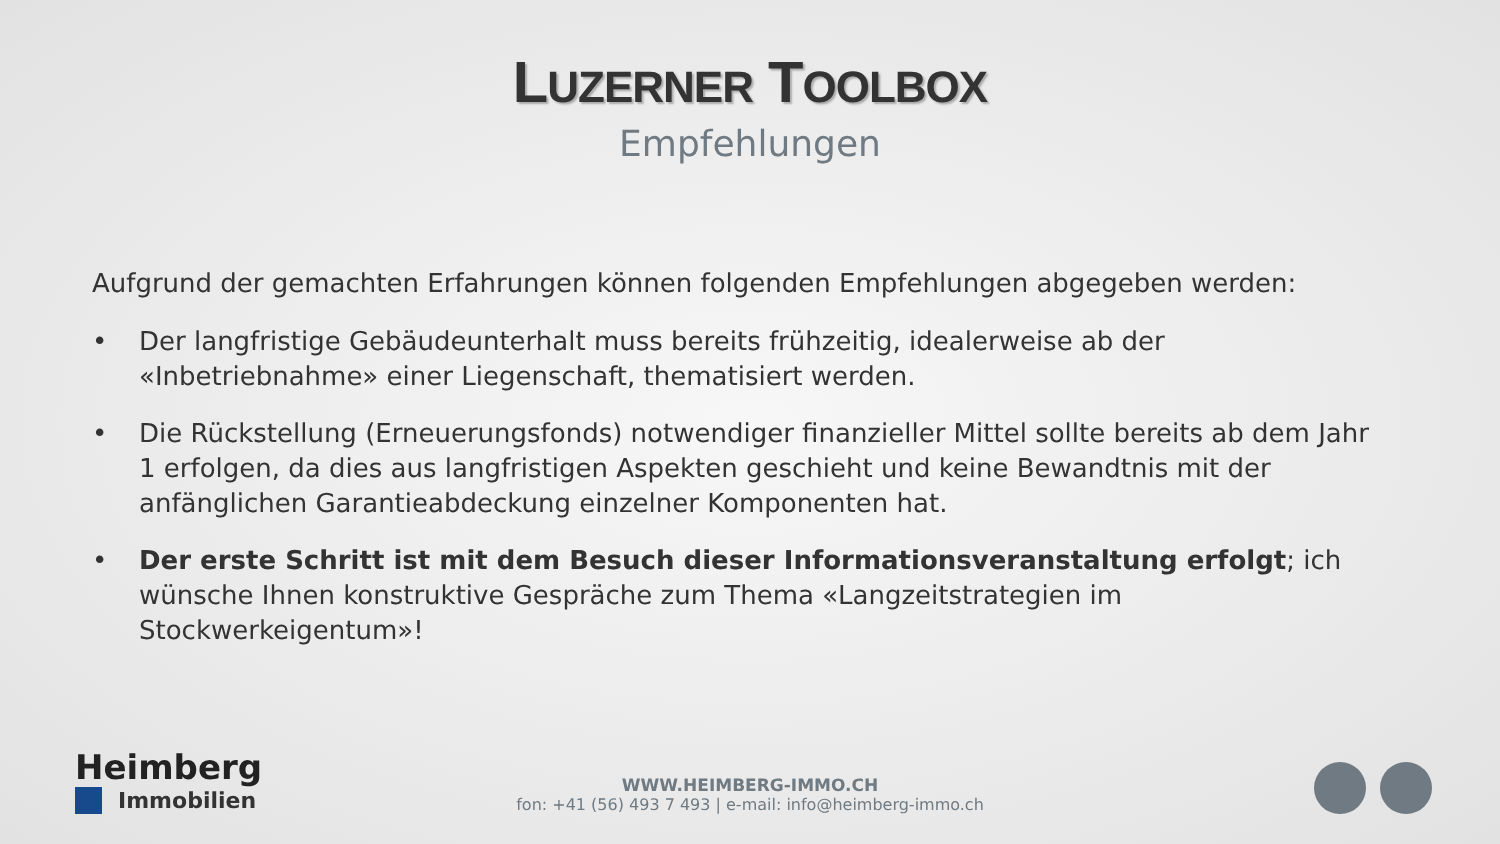LUZERNER TOOLBOX
Empfehlungen
Aufgrund der gemachten Erfahrungen können folgenden Empfehlungen abgegeben werden:
• Der langfristige Gebäudeunterhalt muss bereits frühzeitig, idealerweise ab der «Inbetriebnahme» einer Liegenschaft, thematisiert werden.
• Die Rückstellung (Erneuerungsfonds) notwendiger finanzieller Mittel sollte bereits ab dem Jahr 1 erfolgen, da dies aus langfristigen Aspekten geschieht und keine Bewandtnis mit der anfänglichen Garantieabdeckung einzelner Komponenten hat.
• Der erste Schritt ist mit dem Besuch dieser Informationsveranstaltung erfolgt; ich wünsche Ihnen konstruktive Gespräche zum Thema «Langzeitstrategien im Stockwerkeigentum»!
Heimberg
Immobilien
WWW.HEIMBERG-IMMO.CH
fon: +41 (56) 493 7 493 | e-mail: info@heimberg-immo.ch